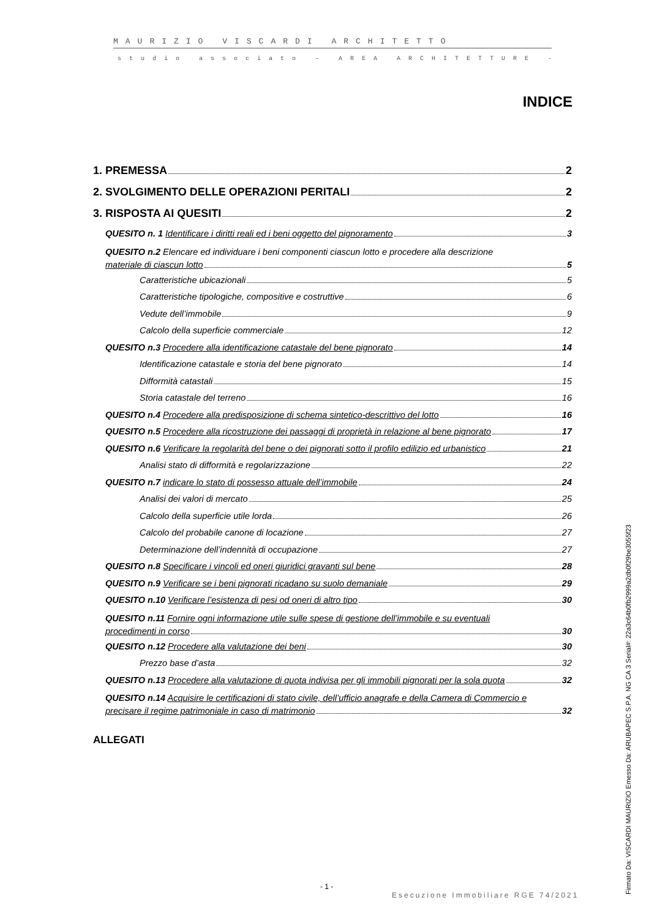MAURIZIO VISCARDI ARCHITETTO
studio associato – AREA ARCHITETTURE -
INDICE
1. PREMESSA 2
2. SVOLGIMENTO DELLE OPERAZIONI PERITALI 2
3. RISPOSTA AI QUESITI 2
QUESITO n. 1 Identificare i diritti reali ed i beni oggetto del pignoramento 3
QUESITO n.2 Elencare ed individuare i beni componenti ciascun lotto e procedere alla descrizione
materiale di ciascun lotto 5
Caratteristiche ubicazionali 5
Caratteristiche tipologiche, compositive e costruttive 6
Vedute dell’immobile 9
Calcolo della superficie commerciale 12
QUESITO n.3 Procedere alla identificazione catastale del bene pignorato 14
Identificazione catastale e storia del bene pignorato 14
Difformità catastali 15
Storia catastale del terreno 16
QUESITO n.4 Procedere alla predisposizione di schema sintetico-descrittivo del lotto 16
QUESITO n.5 Procedere alla ricostruzione dei passaggi di proprietà in relazione al bene pignorato 17
QUESITO n.6 Verificare la regolarità del bene o dei pignorati sotto il profilo edilizio ed urbanistico 21
Analisi stato di difformità e regolarizzazione 22
QUESITO n.7 indicare lo stato di possesso attuale dell’immobile 24
Analisi dei valori di mercato 25
Calcolo della superficie utile lorda 26
Calcolo del probabile canone di locazione 27
Determinazione dell’indennità di occupazione 27
QUESITO n.8 Specificare i vincoli ed oneri giuridici gravanti sul bene 28
QUESITO n.9 Verificare se i beni pignorati ricadano su suolo demaniale 29
QUESITO n.10 Verificare l’esistenza di pesi od oneri di altro tipo 30
QUESITO n.11 Fornire ogni informazione utile sulle spese di gestione dell’immobile e su eventuali
procedimenti in corso 30
QUESITO n.12 Procedere alla valutazione dei beni 30
Prezzo base d’asta 32
QUESITO n.13 Procedere alla valutazione di quota indivisa per gli immobili pignorati per la sola quota 32
QUESITO n.14 Acquisire le certificazioni di stato civile, dell’ufficio anagrafe e della Camera di Commercio e
precisare il regime patrimoniale in caso di matrimonio 32
ALLEGATI
- 1 -
Esecuzione Immobiliare RGE 74/2021
Firmato Da: VISCARDI MAURIZIO Emesso Da: ARUBAPEC S.P.A. NG CA 3 Serial#: 22a3c64b0fb2999a2db0f29be3055f23